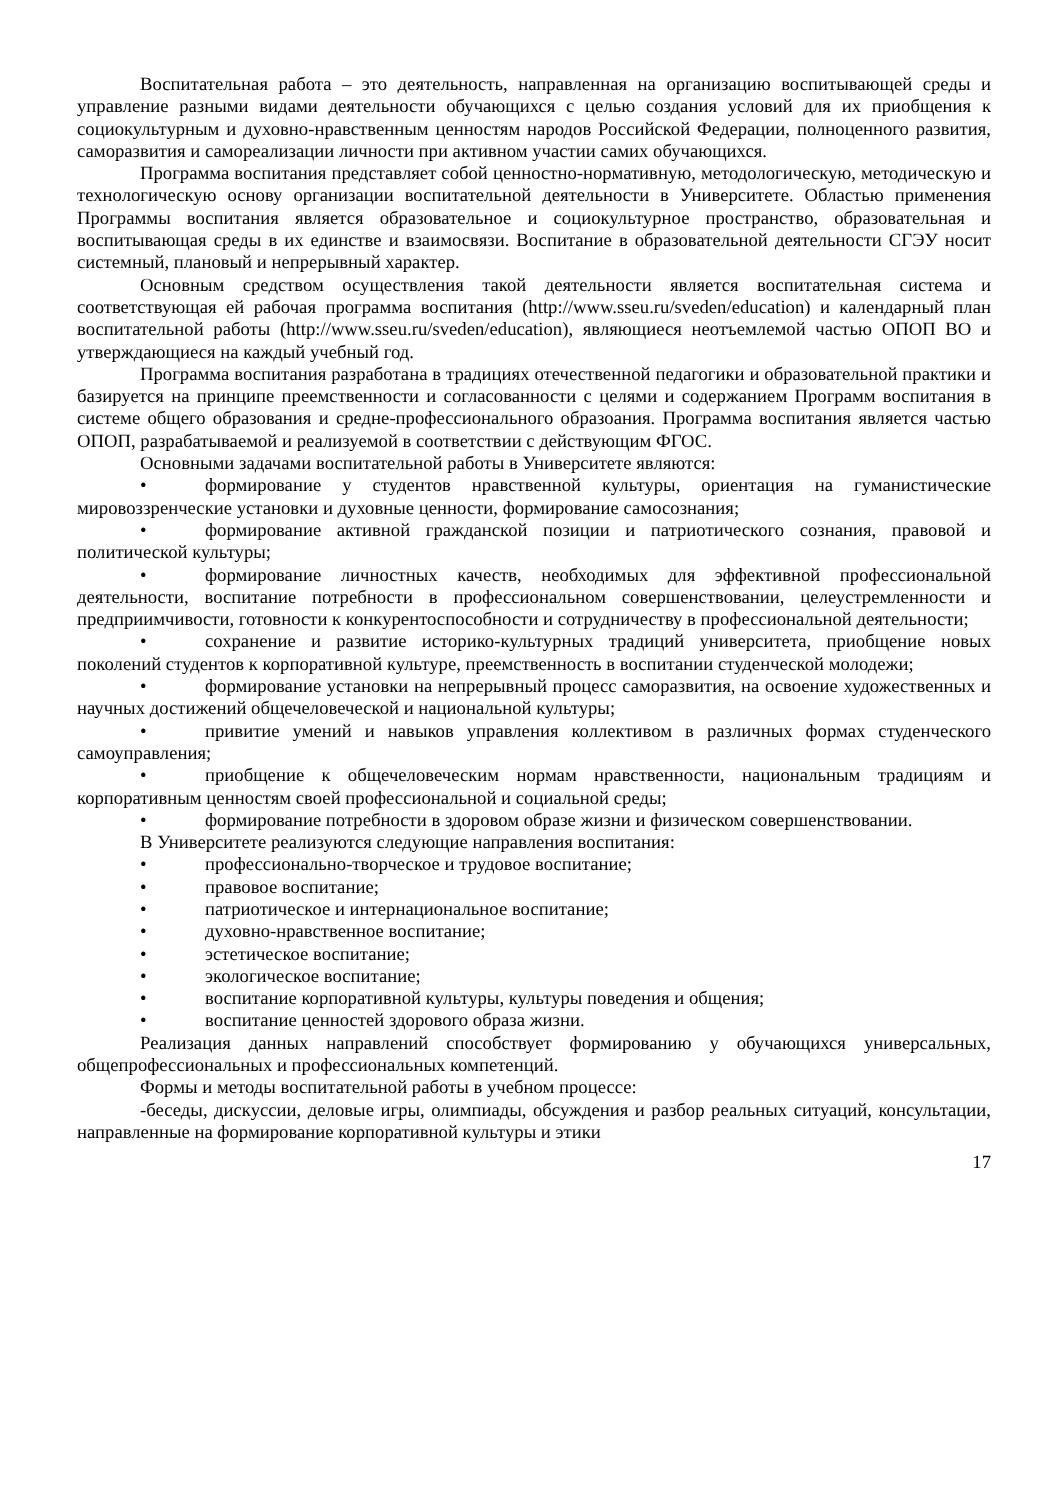Воспитательная работа – это деятельность, направленная на организацию воспитывающей среды и управление разными видами деятельности обучающихся с целью создания условий для их приобщения к социокультурным и духовно-нравственным ценностям народов Российской Федерации, полноценного развития, саморазвития и самореализации личности при активном участии самих обучающихся.
Программа воспитания представляет собой ценностно-нормативную, методологическую, методическую и технологическую основу организации воспитательной деятельности в Университете. Областью применения Программы воспитания является образовательное и социокультурное пространство, образовательная и воспитывающая среды в их единстве и взаимосвязи. Воспитание в образовательной деятельности СГЭУ носит системный, плановый и непрерывный характер.
Основным средством осуществления такой деятельности является воспитательная система и соответствующая ей рабочая программа воспитания (http://www.sseu.ru/sveden/education) и календарный план воспитательной работы (http://www.sseu.ru/sveden/education), являющиеся неотъемлемой частью ОПОП ВО и утверждающиеся на каждый учебный год.
Программа воспитания разработана в традициях отечественной педагогики и образовательной практики и базируется на принципе преемственности и согласованности с целями и содержанием Программ воспитания в системе общего образования и средне-профессионального образоания. Программа воспитания является частью ОПОП, разрабатываемой и реализуемой в соответствии с действующим ФГОС.
Основными задачами воспитательной работы в Университете являются:
• формирование у студентов нравственной культуры, ориентация на гуманистические мировоззренческие установки и духовные ценности, формирование самосознания;
• формирование активной гражданской позиции и патриотического сознания, правовой и политической культуры;
• формирование личностных качеств, необходимых для эффективной профессиональной деятельности, воспитание потребности в профессиональном совершенствовании, целеустремленности и предприимчивости, готовности к конкурентоспособности и сотрудничеству в профессиональной деятельности;
• сохранение и развитие историко-культурных традиций университета, приобщение новых поколений студентов к корпоративной культуре, преемственность в воспитании студенческой молодежи;
• формирование установки на непрерывный процесс саморазвития, на освоение художественных и научных достижений общечеловеческой и национальной культуры;
• привитие умений и навыков управления коллективом в различных формах студенческого самоуправления;
• приобщение к общечеловеческим нормам нравственности, национальным традициям и корпоративным ценностям своей профессиональной и социальной среды;
• формирование потребности в здоровом образе жизни и физическом совершенствовании.
В Университете реализуются следующие направления воспитания:
• профессионально-творческое и трудовое воспитание;
• правовое воспитание;
• патриотическое и интернациональное воспитание;
• духовно-нравственное воспитание;
• эстетическое воспитание;
• экологическое воспитание;
• воспитание корпоративной культуры, культуры поведения и общения;
• воспитание ценностей здорового образа жизни.
Реализация данных направлений способствует формированию у обучающихся универсальных, общепрофессиональных и профессиональных компетенций.
Формы и методы воспитательной работы в учебном процессе:
-беседы, дискуссии, деловые игры, олимпиады, обсуждения и разбор реальных ситуаций, консультации, направленные на формирование корпоративной культуры и этики
17